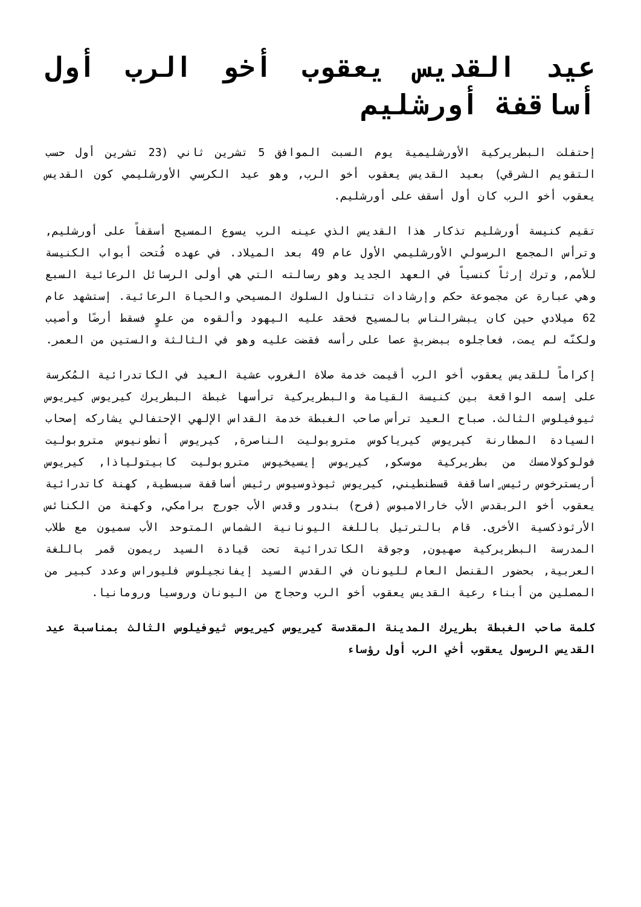عيد القديس يعقوب أخو الرب أول أساقفة أورشليم
إحتفلت البطريركية الأورشليمية يوم السبت الموافق 5 تشرين ثاني (23 تشرين أول حسب التقويم الشرقي) بعيد القديس يعقوب أخو الرب, وهو عيد الكرسي الأورشليمي كون القديس يعقوب أخو الرب كان أول أسقف على أورشليم.
تقيم كنيسة أورشليم تذكار هذا القديس الذي عينه الرب يسوع المسيح أسقفاً على أورشليم, وترأس المجمع الرسولي الأورشليمي الأول عام 49 بعد الميلاد. في عهده فُتحت أبواب الكنيسة للأمم, وترك إرثاً كنسياً في العهد الجديد وهو رسالته التي هي أولى الرسائل الرعائية السبع وهي عبارة عن مجموعة حكم وإرشادات تتناول السلوك المسيحي والحياة الرعائية. إستشهد عام 62 ميلادي حين كان يبشرالناس بالمسيح فحقد عليه اليهود وألقوه من علوٍ فسقط أرضًا وأصيب ولكنّه لم يمت، فعاجلوه ببضربةٍ عصا على رأسه فقضت عليه وهو في الثالثة والستين من العمر.
إكراماً للقديس يعقوب أخو الرب أقيمت خدمة صلاة الغروب عشية العيد في الكاتدرائية المُكرسة على إسمه الواقعة بين كنيسة القيامة والبطريركية ترأسها غبطة البطريرك كيريوس كيريوس ثيوفيلوس الثالث. صباح العيد ترأس صاحب الغبطة خدمة القداس الإلهي الإحتفالي يشاركه إصحاب السيادة المطارنة كيريوس كيرياكوس متروبوليت الناصرة, كيريوس أنطونيوس متروبوليت فولوكولامسك من بطريركية موسكو, كيريوس إيسيخيوس متروبوليت كابيتولياذا, كيريوس أريسترخوس رئيس ٍاساقفة قسطنطيني, كيريوس ثيوذوسيوس رئيس أساقفة سبسطية, كهنة كاتدرائية يعقوب أخو الربقدس الأب خارالامبوس (فرح) بندور وقدس الأب جورج برامكي, وكهنة من الكنائس الأرثوذكسية الأخرى. قام بالترتيل باللغة اليونانية الشماس المتوحد الأب سميون مع طلاب المدرسة البطريركية صهيون, وجوقة الكاتدرائية تحت قيادة السيد ريمون قمر باللغة العربية, بحضور القنصل العام لليونان في القدس السيد إيفانجيلوس فليوراس وعدد كبير من المصلين من أبناء رعية القديس يعقوب أخو الرب وحجاج من اليونان وروسيا ورومانيا.
كلمة صاحب الغبطة بطريرك المدينة المقدسة كيريوس كيريوس ثيوفيلوس الثالث بمناسبة عيد القديس الرسول يعقوب أخي الرب أول رؤساء